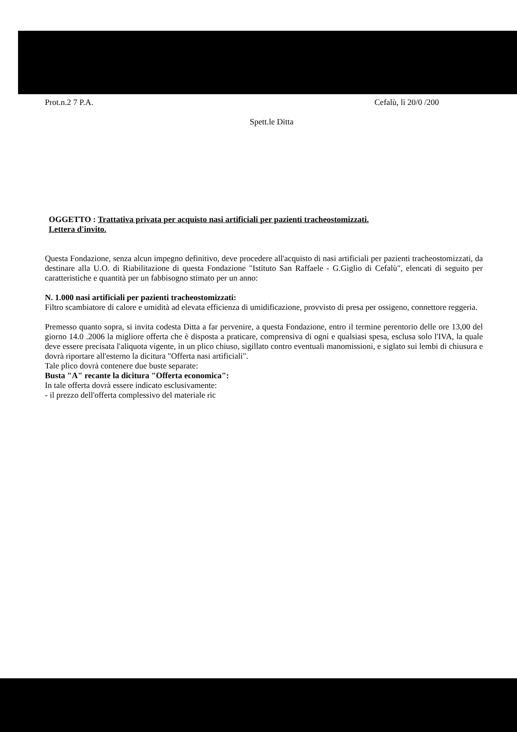Prot.n.2 7 P.A. Cefalù, lì 20/0 /200
Spett.le Ditta
OGGETTO : Trattativa privata per acquisto nasi artificiali per pazienti tracheostomizzati.
Lettera d'invito.
Questa Fondazione, senza alcun impegno definitivo, deve procedere all'acquisto di nasi artificiali per pazienti tracheostomizzati, da destinare alla U.O. di Riabilitazione di questa Fondazione "Istituto San Raffaele - G.Giglio di Cefalù", elencati di seguito per caratteristiche e quantità per un fabbisogno stimato per un anno:
N. 1.000 nasi artificiali per pazienti tracheostomizzati:
Filtro scambiatore di calore e umidità ad elevata efficienza di umidificazione, provvisto di presa per ossigeno, connettore reggeria.
Premesso quanto sopra, si invita codesta Ditta a far pervenire, a questa Fondazione, entro il termine perentorio delle ore 13,00 del giorno 14.0 .2006 la migliore offerta che è disposta a praticare, comprensiva di ogni e qualsiasi spesa, esclusa solo l'IVA, la quale deve essere precisata l'aliquota vigente, in un plico chiuso, sigillato contro eventuali manomissioni, e siglato sui lembi di chiusura e dovrà riportare all'esterno la dicitura "Offerta nasi artificiali".
Tale plico dovrà contenere due buste separate:
Busta "A" recante la dicitura "Offerta economica":
In tale offerta dovrà essere indicato esclusivamente:
- il prezzo dell'offerta complessivo del materiale ric